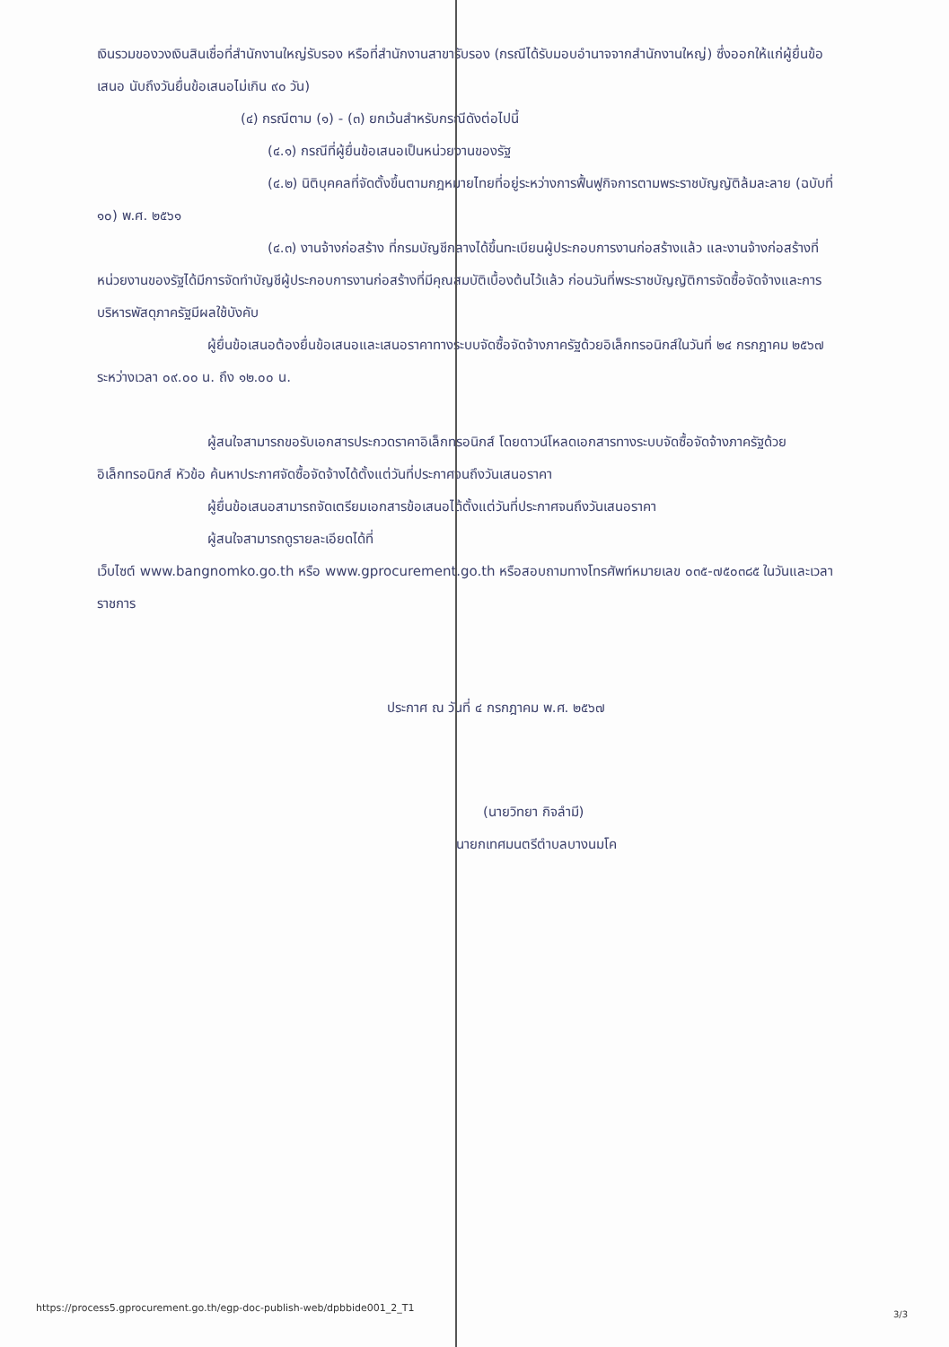เงินรวมของวงเงินสินเชื่อที่สำนักงานใหญ่รับรอง หรือที่สำนักงานสาขารับรอง (กรณีได้รับมอบอำนาจจากสำนักงานใหญ่) ซึ่งออกให้แก่ผู้ยื่นข้อเสนอ นับถึงวันยื่นข้อเสนอไม่เกิน ๙๐ วัน)
(๔) กรณีตาม (๑) - (๓) ยกเว้นสำหรับกรณีดังต่อไปนี้
(๔.๑) กรณีที่ผู้ยื่นข้อเสนอเป็นหน่วยงานของรัฐ
(๔.๒) นิติบุคคลที่จัดตั้งขึ้นตามกฎหมายไทยที่อยู่ระหว่างการฟื้นฟูกิจการตามพระราชบัญญัติล้มละลาย (ฉบับที่ ๑๐) พ.ศ. ๒๕๖๑
(๔.๓) งานจ้างก่อสร้าง ที่กรมบัญชีกลางได้ขึ้นทะเบียนผู้ประกอบการงานก่อสร้างแล้ว และงานจ้างก่อสร้างที่หน่วยงานของรัฐได้มีการจัดทำบัญชีผู้ประกอบการงานก่อสร้างที่มีคุณสมบัติเบื้องต้นไว้แล้ว ก่อนวันที่พระราชบัญญัติการจัดซื้อจัดจ้างและการบริหารพัสดุภาครัฐมีผลใช้บังคับ
ผู้ยื่นข้อเสนอต้องยื่นข้อเสนอและเสนอราคาทางระบบจัดซื้อจัดจ้างภาครัฐด้วยอิเล็กทรอนิกส์ในวันที่ ๒๔ กรกฎาคม ๒๕๖๗ ระหว่างเวลา ๐๙.๐๐ น. ถึง ๑๒.๐๐ น.
ผู้สนใจสามารถขอรับเอกสารประกวดราคาอิเล็กทรอนิกส์ โดยดาวน์โหลดเอกสารทางระบบจัดซื้อจัดจ้างภาครัฐด้วยอิเล็กทรอนิกส์ หัวข้อ ค้นหาประกาศจัดซื้อจัดจ้างได้ตั้งแต่วันที่ประกาศจนถึงวันเสนอราคา
ผู้ยื่นข้อเสนอสามารถจัดเตรียมเอกสารข้อเสนอได้ตั้งแต่วันที่ประกาศจนถึงวันเสนอราคา
ผู้สนใจสามารถดูรายละเอียดได้ที่
เว็บไซต์ www.bangnomko.go.th หรือ www.gprocurement.go.th หรือสอบถามทางโทรศัพท์หมายเลข ๐๓๕-๗๕๐๓๘๕ ในวันและเวลาราชการ
ประกาศ ณ วันที่ ๔ กรกฎาคม พ.ศ. ๒๕๖๗
(นายวิทยา กิจลำมี)
นายกเทศมนตรีตำบลบางนมโค
https://process5.gprocurement.go.th/egp-doc-publish-web/dpbbide001_2_T1
3/3